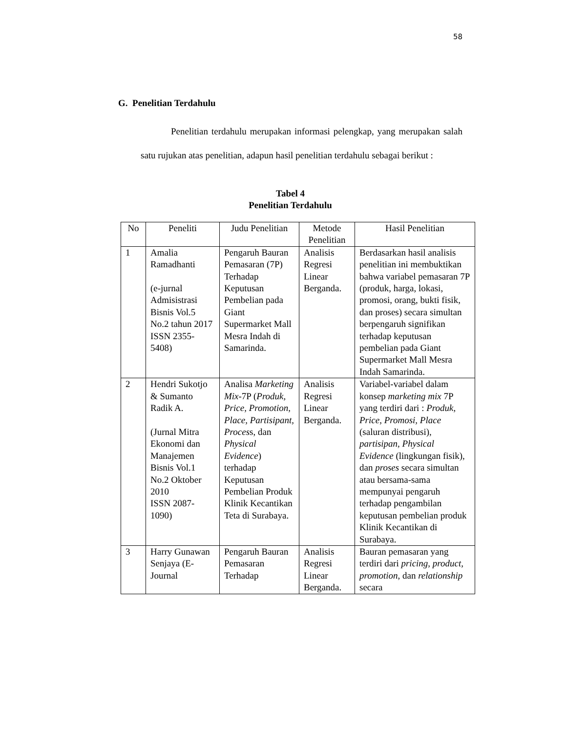58
G. Penelitian Terdahulu
Penelitian terdahulu merupakan informasi pelengkap, yang merupakan salah satu rujukan atas penelitian, adapun hasil penelitian terdahulu sebagai berikut :
Tabel 4
Penelitian Terdahulu
| No | Peneliti | Judu Penelitian | Metode Penelitian | Hasil Penelitian |
| --- | --- | --- | --- | --- |
| 1 | Amalia Ramadhanti (e-jurnal Admisistrasi Bisnis Vol.5 No.2 tahun 2017 ISSN 2355-5408) | Pengaruh Bauran Pemasaran (7P) Terhadap Keputusan Pembelian pada Giant Supermarket Mall Mesra Indah di Samarinda. | Analisis Regresi Linear Berganda. | Berdasarkan hasil analisis penelitian ini membuktikan bahwa variabel pemasaran 7P (produk, harga, lokasi, promosi, orang, bukti fisik, dan proses) secara simultan berpengaruh signifikan terhadap keputusan pembelian pada Giant Supermarket Mall Mesra Indah Samarinda. |
| 2 | Hendri Sukotjo & Sumanto Radik A. (Jurnal Mitra Ekonomi dan Manajemen Bisnis Vol.1 No.2 Oktober 2010 ISSN 2087-1090) | Analisa Marketing Mix -7P ( Produk, Price, Promotion, Place, Partisipant, Proces s, dan Physical Evidence ) terhadap Keputusan Pembelian Produk Klinik Kecantikan Teta di Surabaya. | Analisis Regresi Linear Berganda. | Variabel-variabel dalam konsep marketing mix 7P yang terdiri dari : Produk, Price, Promosi, Place (saluran distribusi), partisipan, Physical Evidence (lingkungan fisik), dan proses secara simultan atau bersama-sama mempunyai pengaruh terhadap pengambilan keputusan pembelian produk Klinik Kecantikan di Surabaya. |
| 3 | Harry Gunawan Senjaya (E-Journal | Pengaruh Bauran Pemasaran Terhadap | Analisis Regresi Linear Berganda. | Bauran pemasaran yang terdiri dari pricing, product, promotion , dan relationship secara |